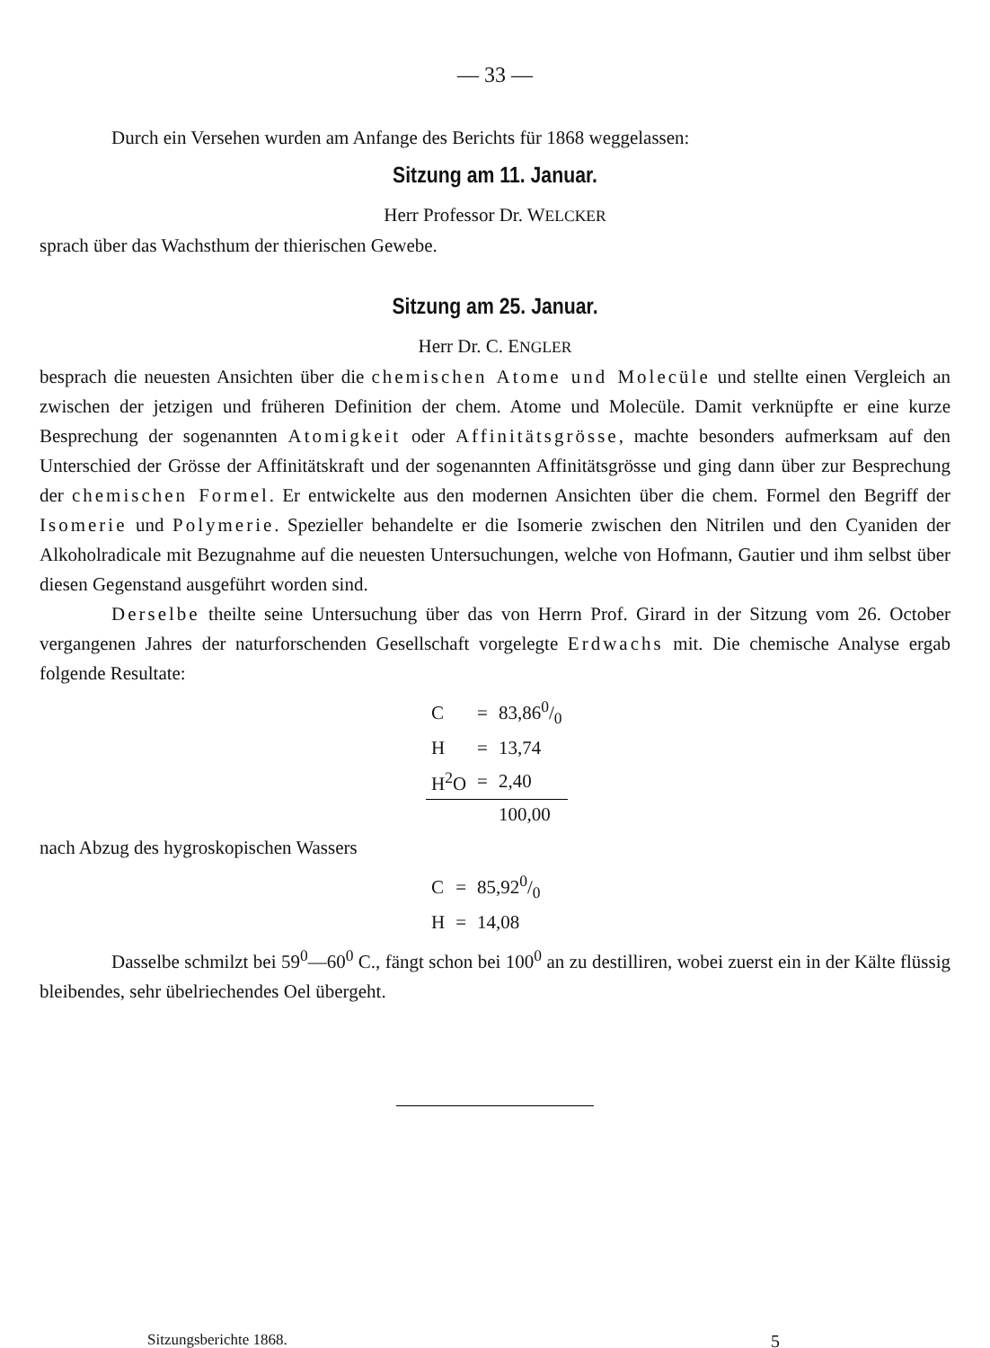— 33 —
Durch ein Versehen wurden am Anfange des Berichts für 1868 weggelassen:
Sitzung am 11. Januar.
Herr Professor Dr. WELCKER
sprach über das Wachsthum der thierischen Gewebe.
Sitzung am 25. Januar.
Herr Dr. C. ENGLER
besprach die neuesten Ansichten über die chemischen Atome und Molecüle und stellte einen Vergleich an zwischen der jetzigen und früheren Definition der chem. Atome und Molecüle. Damit verknüpfte er eine kurze Besprechung der sogenannten Atomigkeit oder Affinitätsgrösse, machte besonders aufmerksam auf den Unterschied der Grösse der Affinitätskraft und der sogenannten Affinitätsgrösse und ging dann über zur Besprechung der chemischen Formel. Er entwickelte aus den modernen Ansichten über die chem. Formel den Begriff der Isomerie und Polymerie. Spezieller behandelte er die Isomerie zwischen den Nitrilen und den Cyaniden der Alkoholradicale mit Bezugnahme auf die neuesten Untersuchungen, welche von Hofmann, Gautier und ihm selbst über diesen Gegenstand ausgeführt worden sind.
Derselbe theilte seine Untersuchung über das von Herrn Prof. Girard in der Sitzung vom 26. October vergangenen Jahres der naturforschenden Gesellschaft vorgelegte Erdwachs mit. Die chemische Analyse ergab folgende Resultate:
| C | = | 83,860/0 |
| H | = | 13,74 |
| H<sup>2</sup>O | = | 2,40 |
| | | 100,00 |
nach Abzug des hygroskopischen Wassers
| C | = | 85,920/0 |
| H | = | 14,08 |
Dasselbe schmilzt bei 59<sup>0</sup>—60<sup>0</sup> C., fängt schon bei 100<sup>0</sup> an zu destilliren, wobei zuerst ein in der Kälte flüssig bleibendes, sehr übelriechendes Oel übergeht.
Sitzungsberichte 1868. 5